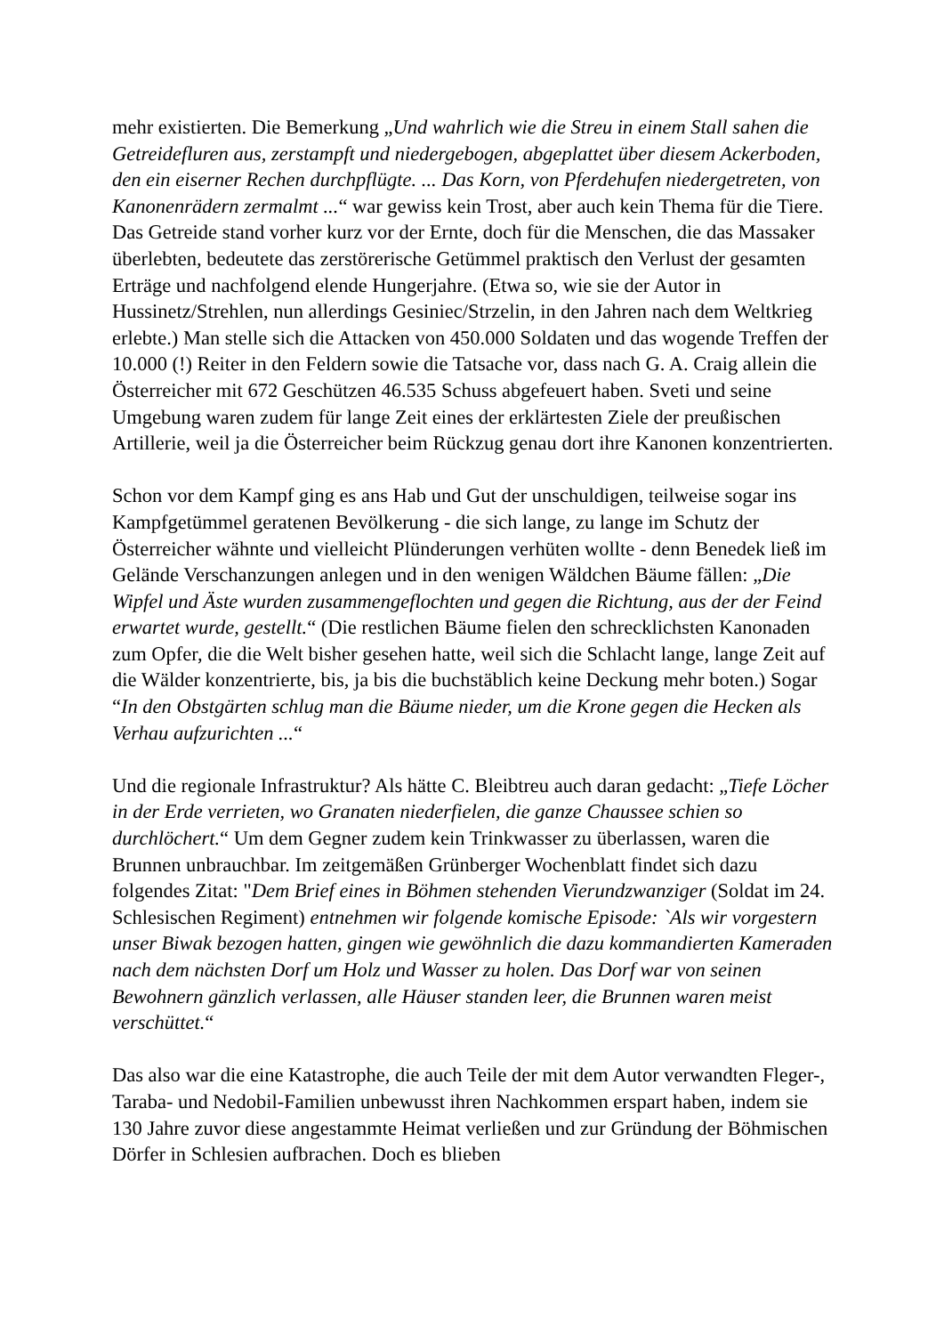mehr existierten. Die Bemerkung „Und wahrlich wie die Streu in einem Stall sahen die Getreidefluren aus, zerstampft und niedergebogen, abgeplattet über diesem Ackerboden, den ein eiserner Rechen durchpflügte. ... Das Korn, von Pferdehufen niedergetreten, von Kanonenrädern zermalmt ...“ war gewiss kein Trost, aber auch kein Thema für die Tiere. Das Getreide stand vorher kurz vor der Ernte, doch für die Menschen, die das Massaker überlebten, bedeutete das zerstörerische Getümmel praktisch den Verlust der gesamten Erträge und nachfolgend elende Hungerjahre. (Etwa so, wie sie der Autor in Hussinetz/Strehlen, nun allerdings Gesiniec/Strzelin, in den Jahren nach dem Weltkrieg erlebte.) Man stelle sich die Attacken von 450.000 Soldaten und das wogende Treffen der 10.000 (!) Reiter in den Feldern sowie die Tatsache vor, dass nach G. A. Craig allein die Österreicher mit 672 Geschützen 46.535 Schuss abgefeuert haben. Sveti und seine Umgebung waren zudem für lange Zeit eines der erklärtesten Ziele der preußischen Artillerie, weil ja die Österreicher beim Rückzug genau dort ihre Kanonen konzentrierten.
Schon vor dem Kampf ging es ans Hab und Gut der unschuldigen, teilweise sogar ins Kampfgetümmel geratenen Bevölkerung - die sich lange, zu lange im Schutz der Österreicher wähnte und vielleicht Plünderungen verhüten wollte - denn Benedek ließ im Gelände Verschanzungen anlegen und in den wenigen Wäldchen Bäume fällen: „Die Wipfel und Äste wurden zusammengeflochten und gegen die Richtung, aus der der Feind erwartet wurde, gestellt.“ (Die restlichen Bäume fielen den schrecklichsten Kanonaden zum Opfer, die die Welt bisher gesehen hatte, weil sich die Schlacht lange, lange Zeit auf die Wälder konzentrierte, bis, ja bis die buchstäblich keine Deckung mehr boten.) Sogar “In den Obstgärten schlug man die Bäume nieder, um die Krone gegen die Hecken als Verhau aufzurichten ...“
Und die regionale Infrastruktur? Als hätte C. Bleibtreu auch daran gedacht: „Tiefe Löcher in der Erde verrieten, wo Granaten niederfielen, die ganze Chaussee schien so durchlöchert.“ Um dem Gegner zudem kein Trinkwasser zu überlassen, waren die Brunnen unbrauchbar. Im zeitgemäßen Grünberger Wochenblatt findet sich dazu folgendes Zitat: "Dem Brief eines in Böhmen stehenden Vierundzwanziger (Soldat im 24. Schlesischen Regiment) entnehmen wir folgende komische Episode: `Als wir vorgestern unser Biwak bezogen hatten, gingen wie gewöhnlich die dazu kommandierten Kameraden nach dem nächsten Dorf um Holz und Wasser zu holen. Das Dorf war von seinen Bewohnern gänzlich verlassen, alle Häuser standen leer, die Brunnen waren meist verschüttet.“
Das also war die eine Katastrophe, die auch Teile der mit dem Autor verwandten Fleger-, Taraba- und Nedobil-Familien unbewusst ihren Nachkommen erspart haben, indem sie 130 Jahre zuvor diese angestammte Heimat verließen und zur Gründung der Böhmischen Dörfer in Schlesien aufbrachen. Doch es blieben